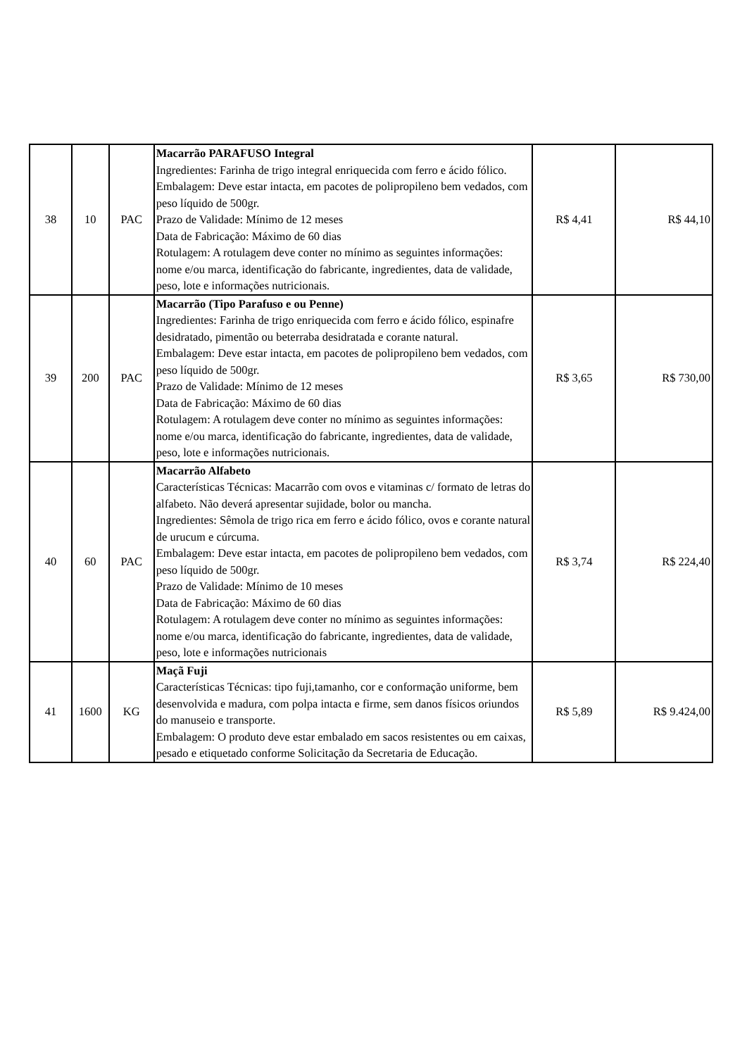| 38 | 10 | PAC | Macarrão PARAFUSO Integral Ingredientes: Farinha de trigo integral enriquecida com ferro e ácido fólico. Embalagem: Deve estar intacta, em pacotes de polipropileno bem vedados, com peso líquido de 500gr. Prazo de Validade: Mínimo de 12 meses Data de Fabricação: Máximo de 60 dias Rotulagem: A rotulagem deve conter no mínimo as seguintes informações: nome e/ou marca, identificação do fabricante, ingredientes, data de validade, peso, lote e informações nutricionais. | R$ 4,41 | R$ 44,10 |
| 39 | 200 | PAC | Macarrão (Tipo Parafuso e ou Penne) Ingredientes: Farinha de trigo enriquecida com ferro e ácido fólico, espinafre desidratado, pimentão ou beterraba desidratada e corante natural. Embalagem: Deve estar intacta, em pacotes de polipropileno bem vedados, com peso líquido de 500gr. Prazo de Validade: Mínimo de 12 meses Data de Fabricação: Máximo de 60 dias Rotulagem: A rotulagem deve conter no mínimo as seguintes informações: nome e/ou marca, identificação do fabricante, ingredientes, data de validade, peso, lote e informações nutricionais. | R$ 3,65 | R$ 730,00 |
| 40 | 60 | PAC | Macarrão Alfabeto Características Técnicas: Macarrão com ovos e vitaminas c/ formato de letras do alfabeto. Não deverá apresentar sujidade, bolor ou mancha. Ingredientes: Sêmola de trigo rica em ferro e ácido fólico, ovos e corante natural de urucum e cúrcuma. Embalagem: Deve estar intacta, em pacotes de polipropileno bem vedados, com peso líquido de 500gr. Prazo de Validade: Mínimo de 10 meses Data de Fabricação: Máximo de 60 dias Rotulagem: A rotulagem deve conter no mínimo as seguintes informações: nome e/ou marca, identificação do fabricante, ingredientes, data de validade, peso, lote e informações nutricionais | R$ 3,74 | R$ 224,40 |
| 41 | 1600 | KG | Maçã Fuji Características Técnicas: tipo fuji,tamanho, cor e conformação uniforme, bem desenvolvida e madura, com polpa intacta e firme, sem danos físicos oriundos do manuseio e transporte. Embalagem: O produto deve estar embalado em sacos resistentes ou em caixas, pesado e etiquetado conforme Solicitação da Secretaria de Educação. | R$ 5,89 | R$ 9.424,00 |